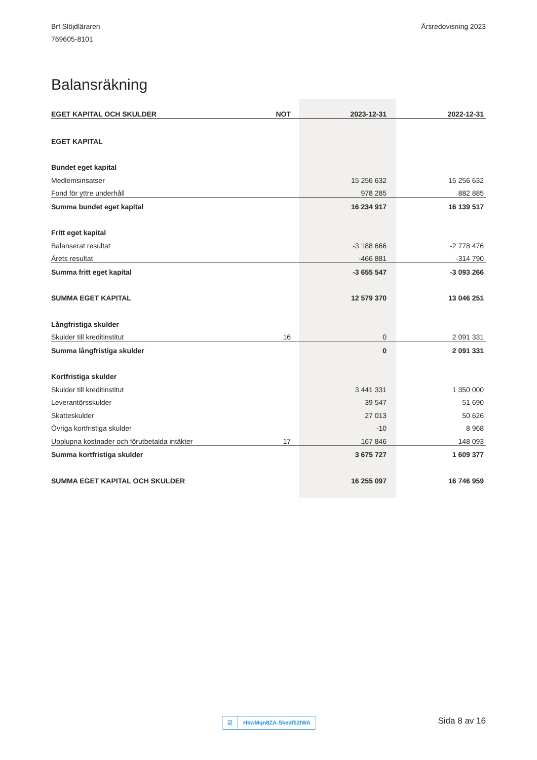Brf Slöjdläraren
769605-8101
Årsredovisning 2023
Balansräkning
| EGET KAPITAL OCH SKULDER | NOT | 2023-12-31 | 2022-12-31 |
| --- | --- | --- | --- |
| EGET KAPITAL | | | |
| Bundet eget kapital | | | |
| Medlemsinsatser | | 15 256 632 | 15 256 632 |
| Fond för yttre underhåll | | 978 285 | 882 885 |
| Summa bundet eget kapital | | 16 234 917 | 16 139 517 |
| Fritt eget kapital | | | |
| Balanserat resultat | | -3 188 666 | -2 778 476 |
| Årets resultat | | -466 881 | -314 790 |
| Summa fritt eget kapital | | -3 655 547 | -3 093 266 |
| SUMMA EGET KAPITAL | | 12 579 370 | 13 046 251 |
| Långfristiga skulder | | | |
| Skulder till kreditinstitut | 16 | 0 | 2 091 331 |
| Summa långfristiga skulder | | 0 | 2 091 331 |
| Kortfristiga skulder | | | |
| Skulder till kreditinstitut | | 3 441 331 | 1 350 000 |
| Leverantörsskulder | | 39 547 | 51 690 |
| Skatteskulder | | 27 013 | 50 626 |
| Övriga kortfristiga skulder | | -10 | 8 968 |
| Upplupna kostnader och förutbetalda intäkter | 17 | 167 846 | 148 093 |
| Summa kortfristiga skulder | | 3 675 727 | 1 609 377 |
| SUMMA EGET KAPITAL OCH SKULDER | | 16 255 097 | 16 746 959 |
☑ HkwMqn8ZA-Skedf52IWA Sida 8 av 16